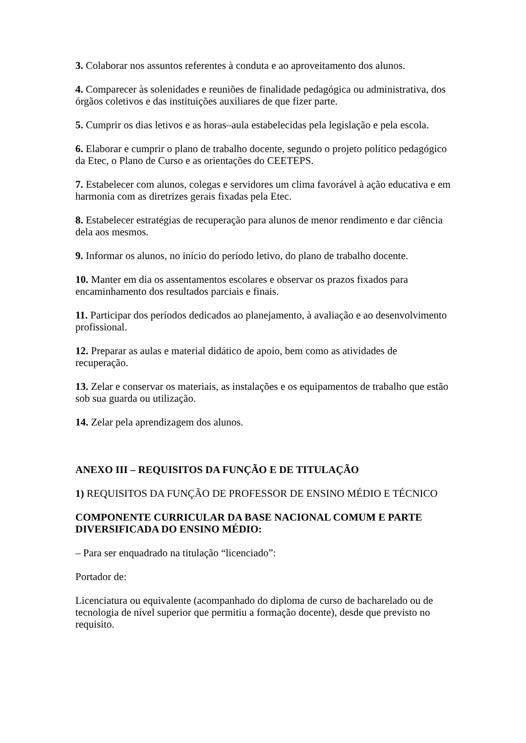3. Colaborar nos assuntos referentes à conduta e ao aproveitamento dos alunos.
4. Comparecer às solenidades e reuniões de finalidade pedagógica ou administrativa, dos órgãos coletivos e das instituições auxiliares de que fizer parte.
5. Cumprir os dias letivos e as horas–aula estabelecidas pela legislação e pela escola.
6. Elaborar e cumprir o plano de trabalho docente, segundo o projeto político pedagógico da Etec, o Plano de Curso e as orientações do CEETEPS.
7. Estabelecer com alunos, colegas e servidores um clima favorável à ação educativa e em harmonia com as diretrizes gerais fixadas pela Etec.
8. Estabelecer estratégias de recuperação para alunos de menor rendimento e dar ciência dela aos mesmos.
9. Informar os alunos, no início do período letivo, do plano de trabalho docente.
10. Manter em dia os assentamentos escolares e observar os prazos fixados para encaminhamento dos resultados parciais e finais.
11. Participar dos períodos dedicados ao planejamento, à avaliação e ao desenvolvimento profissional.
12. Preparar as aulas e material didático de apoio, bem como as atividades de recuperação.
13. Zelar e conservar os materiais, as instalações e os equipamentos de trabalho que estão sob sua guarda ou utilização.
14. Zelar pela aprendizagem dos alunos.
ANEXO III – REQUISITOS DA FUNÇÃO E DE TITULAÇÃO
1) REQUISITOS DA FUNÇÃO DE PROFESSOR DE ENSINO MÉDIO E TÉCNICO
COMPONENTE CURRICULAR DA BASE NACIONAL COMUM E PARTE DIVERSIFICADA DO ENSINO MÉDIO:
– Para ser enquadrado na titulação “licenciado”:
Portador de:
Licenciatura ou equivalente (acompanhado do diploma de curso de bacharelado ou de tecnologia de nível superior que permitiu a formação docente), desde que previsto no requisito.